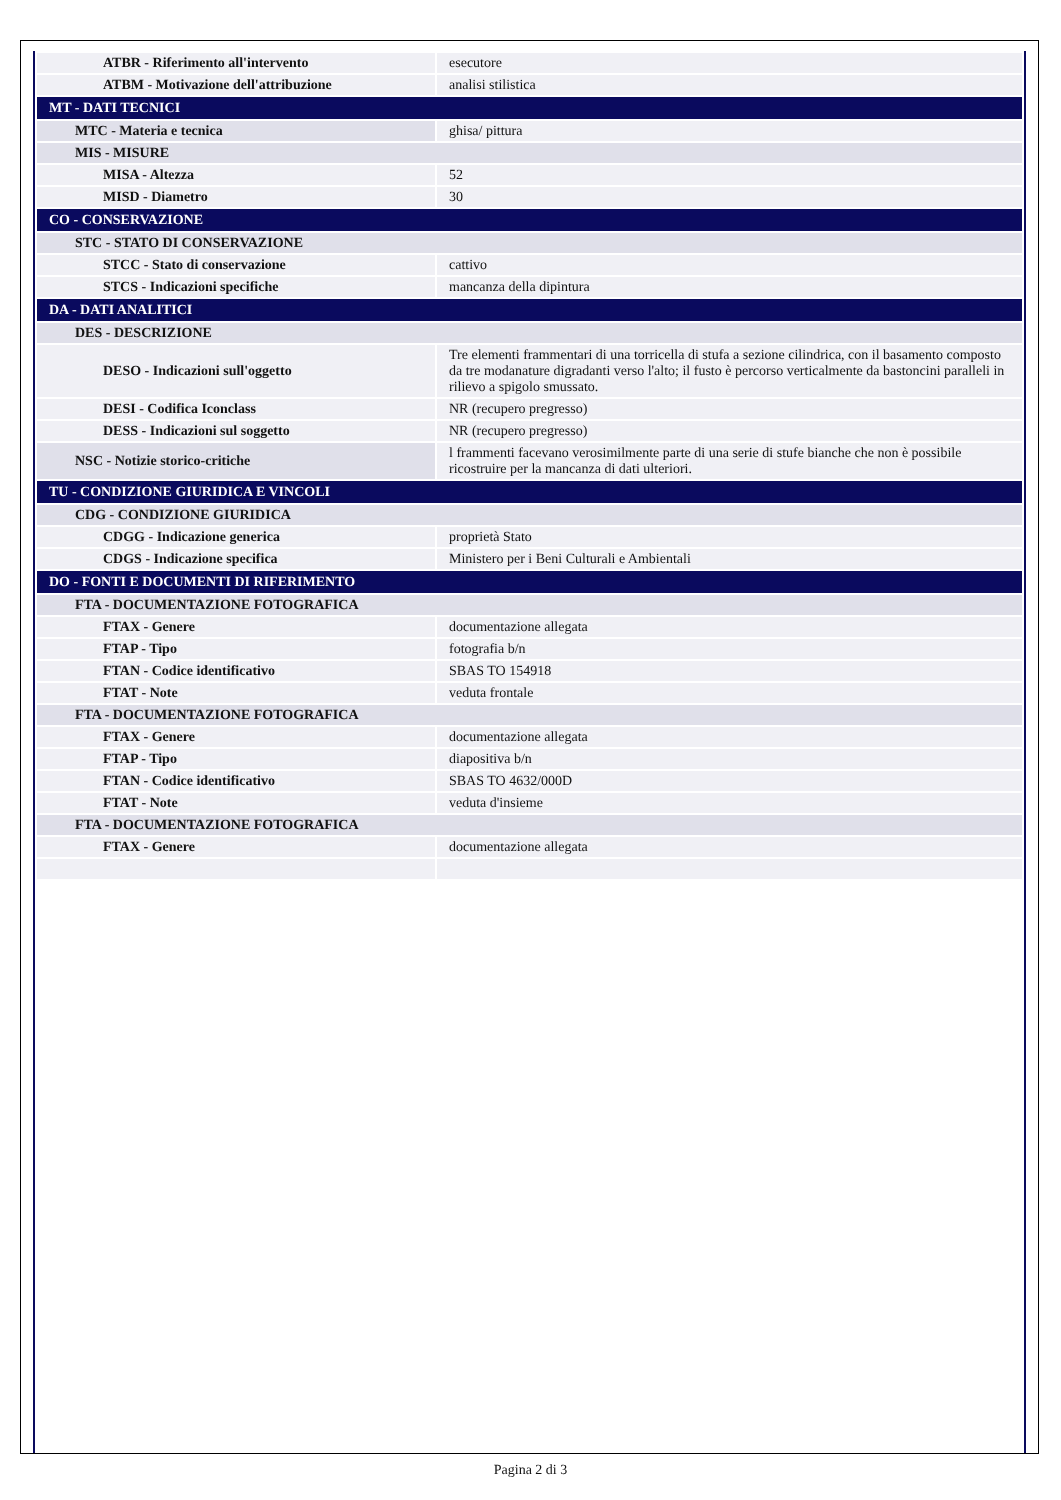| ATBR - Riferimento all'intervento | esecutore |
| ATBM - Motivazione dell'attribuzione | analisi stilistica |
| MT - DATI TECNICI | |
| MTC - Materia e tecnica | ghisa/ pittura |
| MIS - MISURE | |
| MISA - Altezza | 52 |
| MISD - Diametro | 30 |
| CO - CONSERVAZIONE | |
| STC - STATO DI CONSERVAZIONE | |
| STCC - Stato di conservazione | cattivo |
| STCS - Indicazioni specifiche | mancanza della dipintura |
| DA - DATI ANALITICI | |
| DES - DESCRIZIONE | |
| DESO - Indicazioni sull'oggetto | Tre elementi frammentari di una torricella di stufa a sezione cilindrica, con il basamento composto da tre modanature digradanti verso l'alto; il fusto è percorso verticalmente da bastoncini paralleli in rilievo a spigolo smussato. |
| DESI - Codifica Iconclass | NR (recupero pregresso) |
| DESS - Indicazioni sul soggetto | NR (recupero pregresso) |
| NSC - Notizie storico-critiche | l frammenti facevano verosimilmente parte di una serie di stufe bianche che non è possibile ricostruire per la mancanza di dati ulteriori. |
| TU - CONDIZIONE GIURIDICA E VINCOLI | |
| CDG - CONDIZIONE GIURIDICA | |
| CDGG - Indicazione generica | proprietà Stato |
| CDGS - Indicazione specifica | Ministero per i Beni Culturali e Ambientali |
| DO - FONTI E DOCUMENTI DI RIFERIMENTO | |
| FTA - DOCUMENTAZIONE FOTOGRAFICA | |
| FTAX - Genere | documentazione allegata |
| FTAP - Tipo | fotografia b/n |
| FTAN - Codice identificativo | SBAS TO 154918 |
| FTAT - Note | veduta frontale |
| FTA - DOCUMENTAZIONE FOTOGRAFICA | |
| FTAX - Genere | documentazione allegata |
| FTAP - Tipo | diapositiva b/n |
| FTAN - Codice identificativo | SBAS TO 4632/000D |
| FTAT - Note | veduta d'insieme |
| FTA - DOCUMENTAZIONE FOTOGRAFICA | |
| FTAX - Genere | documentazione allegata |
Pagina 2 di 3